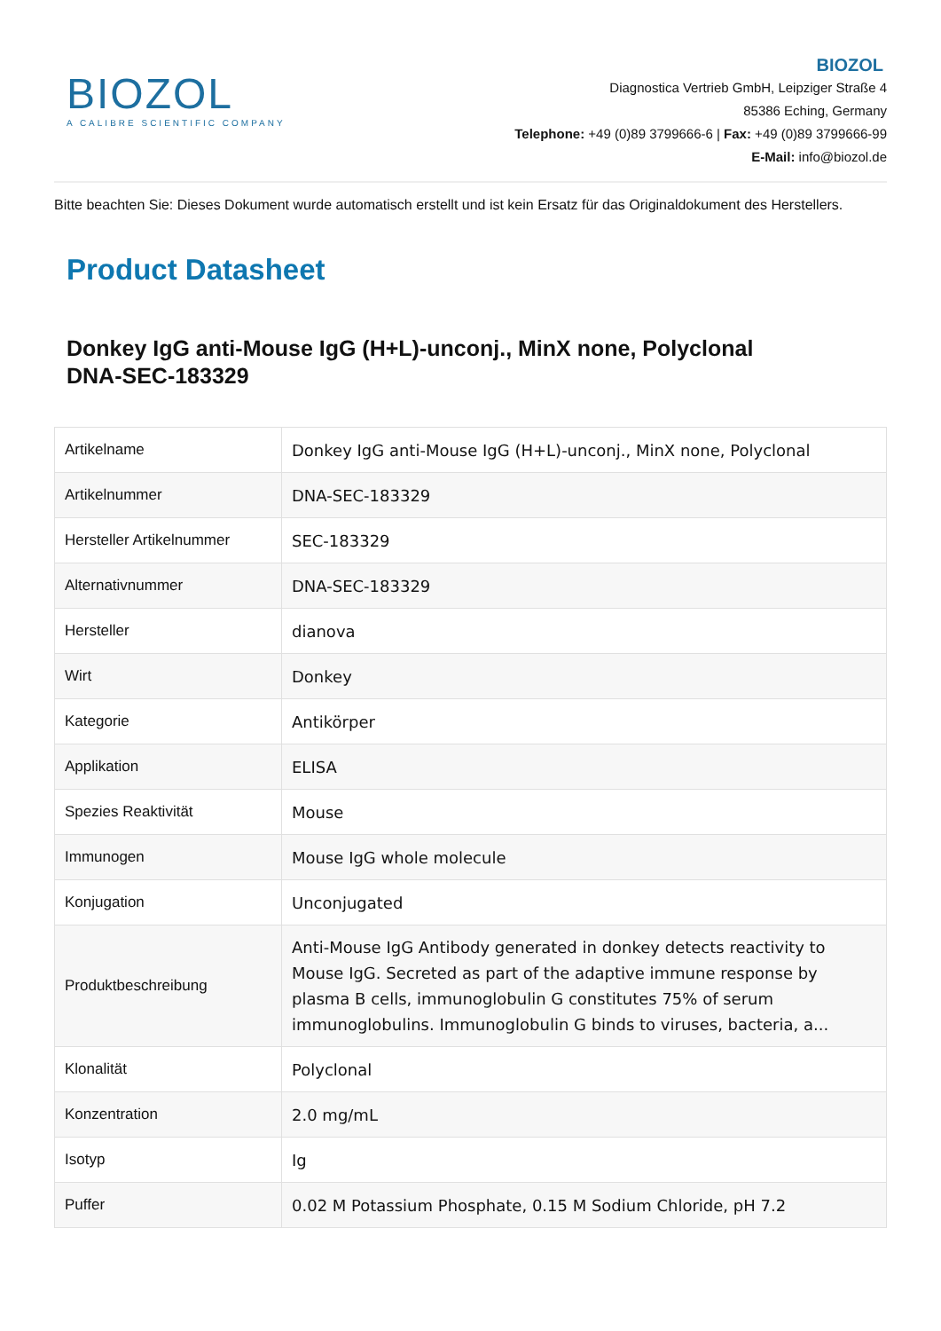BIOZOL
A CALIBRE SCIENTIFIC COMPANY
BIOZOL
Diagnostica Vertrieb GmbH, Leipziger Straße 4
85386 Eching, Germany
Telephone: +49 (0)89 3799666-6 | Fax: +49 (0)89 3799666-99
E-Mail: info@biozol.de
Bitte beachten Sie: Dieses Dokument wurde automatisch erstellt und ist kein Ersatz für das Originaldokument des Herstellers.
Product Datasheet
Donkey IgG anti-Mouse IgG (H+L)-unconj., MinX none, Polyclonal
DNA-SEC-183329
| Artikelname | Donkey IgG anti-Mouse IgG (H+L)-unconj., MinX none, Polyclonal |
| Artikelnummer | DNA-SEC-183329 |
| Hersteller Artikelnummer | SEC-183329 |
| Alternativnummer | DNA-SEC-183329 |
| Hersteller | dianova |
| Wirt | Donkey |
| Kategorie | Antikörper |
| Applikation | ELISA |
| Spezies Reaktivität | Mouse |
| Immunogen | Mouse IgG whole molecule |
| Konjugation | Unconjugated |
| Produktbeschreibung | Anti-Mouse IgG Antibody generated in donkey detects reactivity to Mouse IgG. Secreted as part of the adaptive immune response by plasma B cells, immunoglobulin G constitutes 75% of serum immunoglobulins. Immunoglobulin G binds to viruses, bacteria, a... |
| Klonalität | Polyclonal |
| Konzentration | 2.0 mg/mL |
| Isotyp | Ig |
| Puffer | 0.02 M Potassium Phosphate, 0.15 M Sodium Chloride, pH 7.2 |